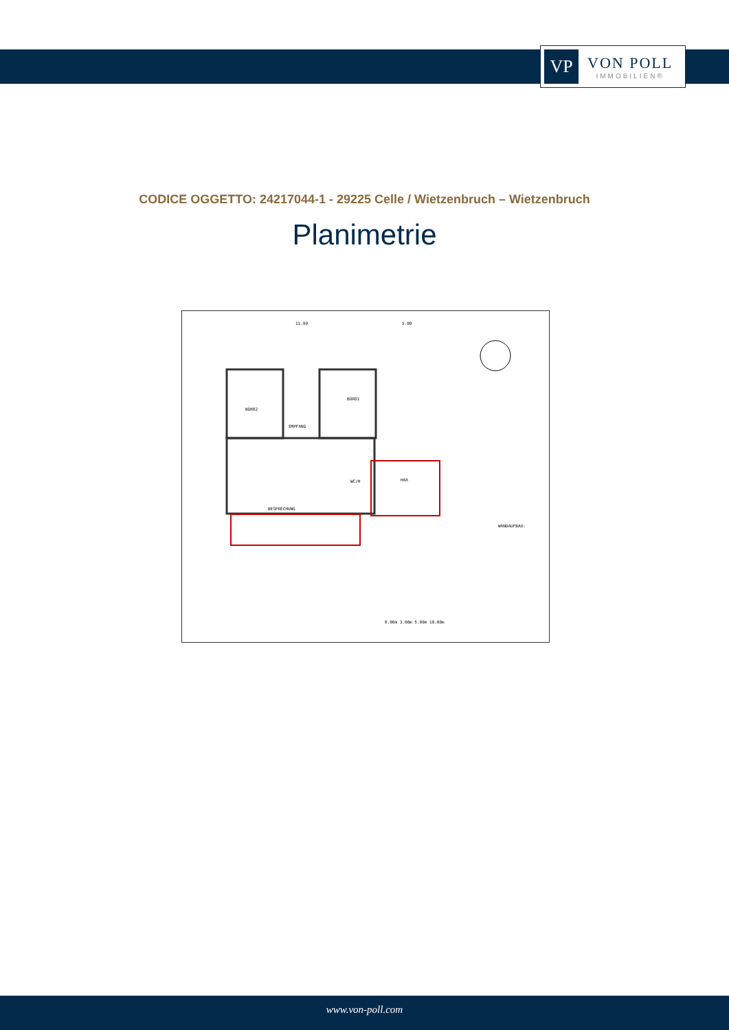VP
VON POLL
IMMOBILIEN®
CODICE OGGETTO: 24217044-1 - 29225 Celle / Wietzenbruch – Wietzenbruch
Planimetrie
BÜRO2
BÜRO1
EMPFANG
HAR
WC/H
BESPRECHUNG
11.99
5.00
WANDAUFBAU:
0.00m 3.00m 5.00m 10.00m
www.von-poll.com